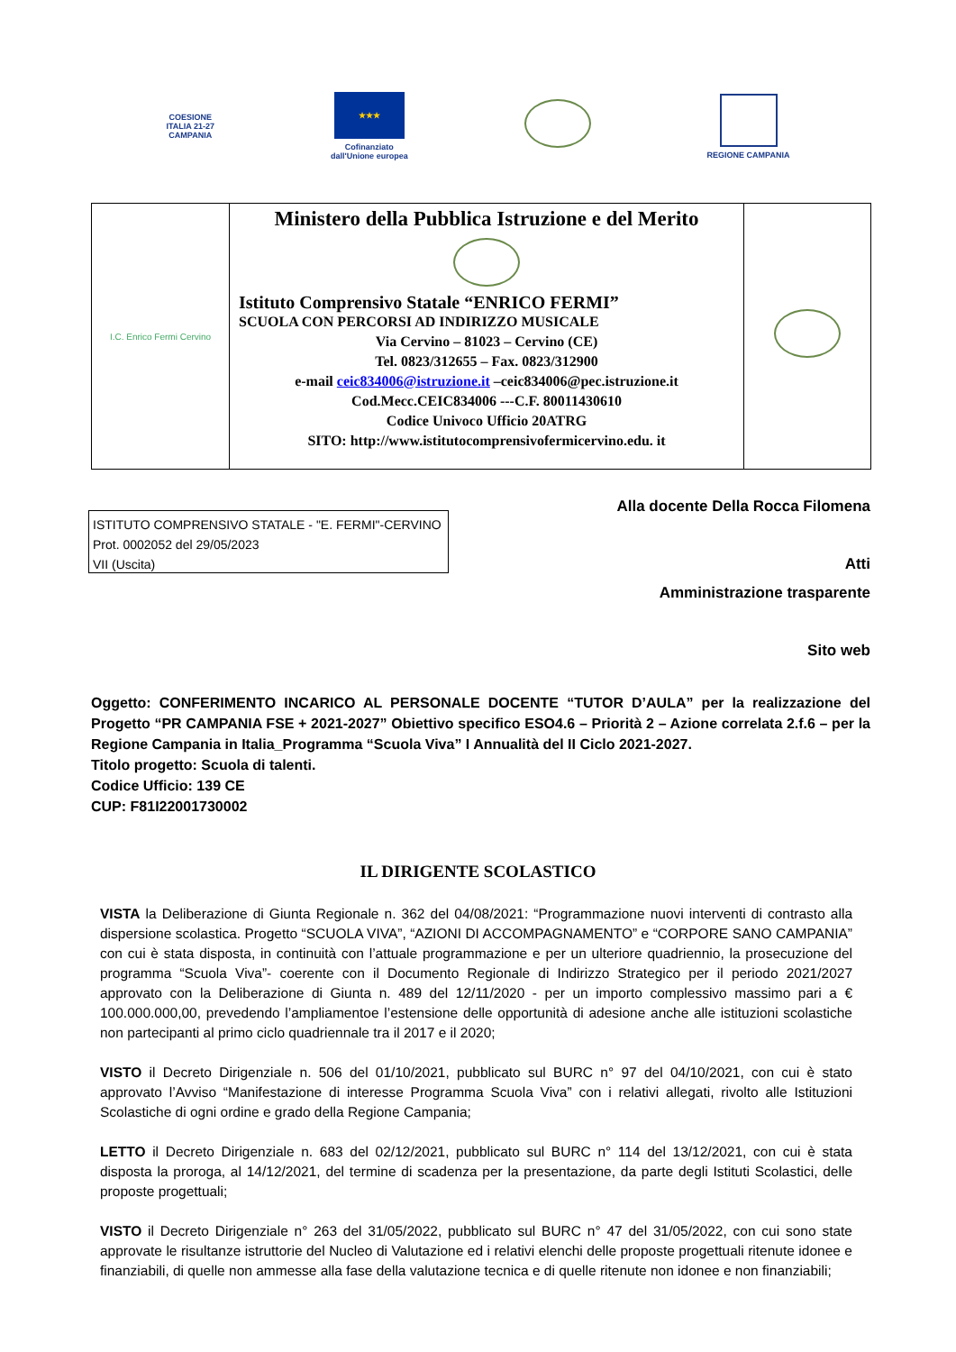COESIONE
ITALIA 21-27
CAMPANIA
★★★
Cofinanziato
dall'Unione europea
REGIONE CAMPANIA
| I.C. Enrico Fermi Cervino | Ministero della Pubblica Istruzione e del Merito Istituto Comprensivo Statale “ENRICO FERMI” SCUOLA CON PERCORSI AD INDIRIZZO MUSICALE Via Cervino – 81023 – Cervino (CE) Tel. 0823/312655 – Fax. 0823/312900 e-mail ceic834006@istruzione.it –ceic834006@pec.istruzione.it Cod.Mecc.CEIC834006 ---C.F. 80011430610 Codice Univoco Ufficio 20ATRG SITO: http://www.istitutocomprensivofermicervino.edu. it | |
ISTITUTO COMPRENSIVO STATALE - "E. FERMI"-CERVINO
Prot. 0002052 del 29/05/2023
VII (Uscita)
Alla docente Della Rocca Filomena
Atti
Amministrazione trasparente
Sito web
Oggetto: CONFERIMENTO INCARICO AL PERSONALE DOCENTE “TUTOR D’AULA” per la realizzazione del Progetto “PR CAMPANIA FSE + 2021-2027” Obiettivo specifico ESO4.6 – Priorità 2 – Azione correlata 2.f.6 – per la Regione Campania in Italia_Programma “Scuola Viva” I Annualità del II Ciclo 2021-2027.
Titolo progetto: Scuola di talenti.
Codice Ufficio: 139 CE
CUP: F81I22001730002
IL DIRIGENTE SCOLASTICO
VISTA la Deliberazione di Giunta Regionale n. 362 del 04/08/2021: “Programmazione nuovi interventi di contrasto alla dispersione scolastica. Progetto “SCUOLA VIVA”, “AZIONI DI ACCOMPAGNAMENTO” e “CORPORE SANO CAMPANIA” con cui è stata disposta, in continuità con l’attuale programmazione e per un ulteriore quadriennio, la prosecuzione del programma “Scuola Viva”- coerente con il Documento Regionale di Indirizzo Strategico per il periodo 2021/2027 approvato con la Deliberazione di Giunta n. 489 del 12/11/2020 - per un importo complessivo massimo pari a € 100.000.000,00, prevedendo l’ampliamentoe l’estensione delle opportunità di adesione anche alle istituzioni scolastiche non partecipanti al primo ciclo quadriennale tra il 2017 e il 2020;
VISTO il Decreto Dirigenziale n. 506 del 01/10/2021, pubblicato sul BURC n° 97 del 04/10/2021, con cui è stato approvato l’Avviso “Manifestazione di interesse Programma Scuola Viva” con i relativi allegati, rivolto alle Istituzioni Scolastiche di ogni ordine e grado della Regione Campania;
LETTO il Decreto Dirigenziale n. 683 del 02/12/2021, pubblicato sul BURC n° 114 del 13/12/2021, con cui è stata disposta la proroga, al 14/12/2021, del termine di scadenza per la presentazione, da parte degli Istituti Scolastici, delle proposte progettuali;
VISTO il Decreto Dirigenziale n° 263 del 31/05/2022, pubblicato sul BURC n° 47 del 31/05/2022, con cui sono state approvate le risultanze istruttorie del Nucleo di Valutazione ed i relativi elenchi delle proposte progettuali ritenute idonee e finanziabili, di quelle non ammesse alla fase della valutazione tecnica e di quelle ritenute non idonee e non finanziabili;